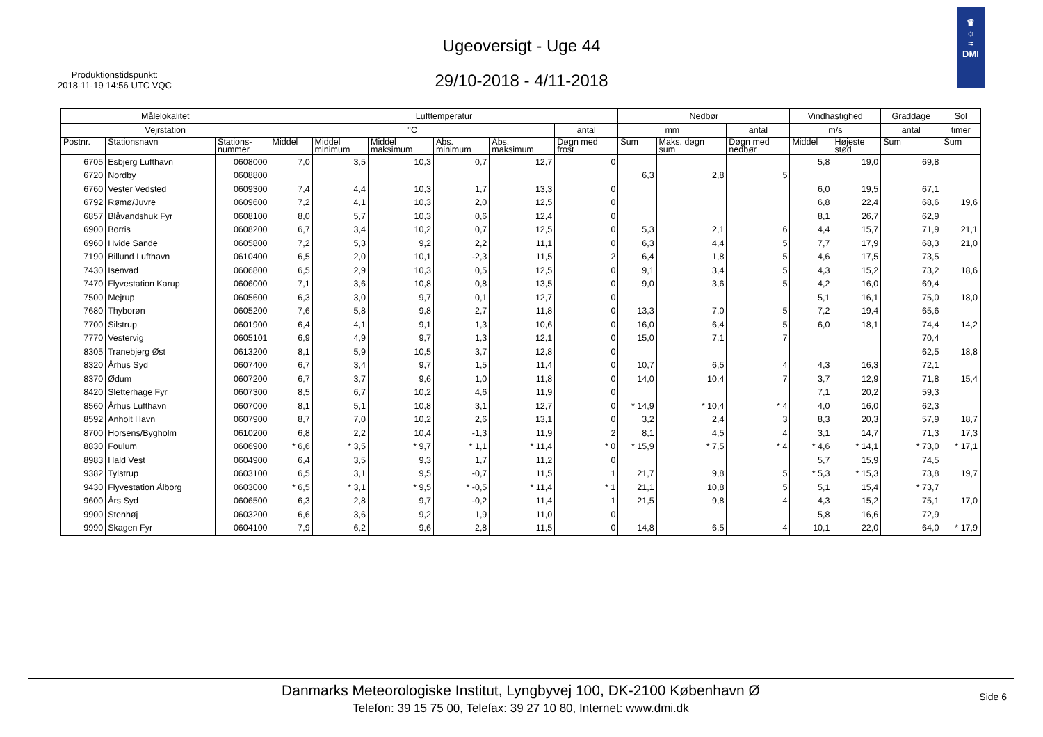Produktionstidspunkt:
2018-11-19 14:56 UTC VQC
Ugeoversigt - Uge 44
29/10-2018 - 4/11-2018
♛
☼
≈
DMI
| Målelokalitet | | | Lufttemperatur | | | | | | Nedbør | | | Vindhastighed | | Graddage | Sol |
| --- | --- | --- | --- | --- | --- | --- | --- | --- | --- | --- | --- | --- | --- | --- | --- |
| Vejrstation | | | °C | | | | | antal | mm | | antal | m/s | | antal | timer |
| Postnr. | Stationsnavn | Stations- nummer | Middel | Middel minimum | Middel maksimum | Abs. minimum | Abs. maksimum | Døgn med frost | Sum | Maks. døgn sum | Døgn med nedbør | Middel | Højeste stød | Sum | Sum |
| 6705 | Esbjerg Lufthavn | 0608000 | 7,0 | 3,5 | 10,3 | 0,7 | 12,7 | 0 | | | | 5,8 | 19,0 | 69,8 | |
| 6720 | Nordby | 0608800 | | | | | | | 6,3 | 2,8 | 5 | | | | |
| 6760 | Vester Vedsted | 0609300 | 7,4 | 4,4 | 10,3 | 1,7 | 13,3 | 0 | | | | 6,0 | 19,5 | 67,1 | |
| 6792 | Rømø/Juvre | 0609600 | 7,2 | 4,1 | 10,3 | 2,0 | 12,5 | 0 | | | | 6,8 | 22,4 | 68,6 | 19,6 |
| 6857 | Blåvandshuk Fyr | 0608100 | 8,0 | 5,7 | 10,3 | 0,6 | 12,4 | 0 | | | | 8,1 | 26,7 | 62,9 | |
| 6900 | Borris | 0608200 | 6,7 | 3,4 | 10,2 | 0,7 | 12,5 | 0 | 5,3 | 2,1 | 6 | 4,4 | 15,7 | 71,9 | 21,1 |
| 6960 | Hvide Sande | 0605800 | 7,2 | 5,3 | 9,2 | 2,2 | 11,1 | 0 | 6,3 | 4,4 | 5 | 7,7 | 17,9 | 68,3 | 21,0 |
| 7190 | Billund Lufthavn | 0610400 | 6,5 | 2,0 | 10,1 | -2,3 | 11,5 | 2 | 6,4 | 1,8 | 5 | 4,6 | 17,5 | 73,5 | |
| 7430 | Isenvad | 0606800 | 6,5 | 2,9 | 10,3 | 0,5 | 12,5 | 0 | 9,1 | 3,4 | 5 | 4,3 | 15,2 | 73,2 | 18,6 |
| 7470 | Flyvestation Karup | 0606000 | 7,1 | 3,6 | 10,8 | 0,8 | 13,5 | 0 | 9,0 | 3,6 | 5 | 4,2 | 16,0 | 69,4 | |
| 7500 | Mejrup | 0605600 | 6,3 | 3,0 | 9,7 | 0,1 | 12,7 | 0 | | | | 5,1 | 16,1 | 75,0 | 18,0 |
| 7680 | Thyborøn | 0605200 | 7,6 | 5,8 | 9,8 | 2,7 | 11,8 | 0 | 13,3 | 7,0 | 5 | 7,2 | 19,4 | 65,6 | |
| 7700 | Silstrup | 0601900 | 6,4 | 4,1 | 9,1 | 1,3 | 10,6 | 0 | 16,0 | 6,4 | 5 | 6,0 | 18,1 | 74,4 | 14,2 |
| 7770 | Vestervig | 0605101 | 6,9 | 4,9 | 9,7 | 1,3 | 12,1 | 0 | 15,0 | 7,1 | 7 | | | 70,4 | |
| 8305 | Tranebjerg Øst | 0613200 | 8,1 | 5,9 | 10,5 | 3,7 | 12,8 | 0 | | | | | | 62,5 | 18,8 |
| 8320 | Århus Syd | 0607400 | 6,7 | 3,4 | 9,7 | 1,5 | 11,4 | 0 | 10,7 | 6,5 | 4 | 4,3 | 16,3 | 72,1 | |
| 8370 | Ødum | 0607200 | 6,7 | 3,7 | 9,6 | 1,0 | 11,8 | 0 | 14,0 | 10,4 | 7 | 3,7 | 12,9 | 71,8 | 15,4 |
| 8420 | Sletterhage Fyr | 0607300 | 8,5 | 6,7 | 10,2 | 4,6 | 11,9 | 0 | | | | 7,1 | 20,2 | 59,3 | |
| 8560 | Århus Lufthavn | 0607000 | 8,1 | 5,1 | 10,8 | 3,1 | 12,7 | 0 | * 14,9 | * 10,4 | * 4 | 4,0 | 16,0 | 62,3 | |
| 8592 | Anholt Havn | 0607900 | 8,7 | 7,0 | 10,2 | 2,6 | 13,1 | 0 | 3,2 | 2,4 | 3 | 8,3 | 20,3 | 57,9 | 18,7 |
| 8700 | Horsens/Bygholm | 0610200 | 6,8 | 2,2 | 10,4 | -1,3 | 11,9 | 2 | 8,1 | 4,5 | 4 | 3,1 | 14,7 | 71,3 | 17,3 |
| 8830 | Foulum | 0606900 | * 6,6 | * 3,5 | * 9,7 | * 1,1 | * 11,4 | * 0 | * 15,9 | * 7,5 | * 4 | * 4,6 | * 14,1 | * 73,0 | * 17,1 |
| 8983 | Hald Vest | 0604900 | 6,4 | 3,5 | 9,3 | 1,7 | 11,2 | 0 | | | | 5,7 | 15,9 | 74,5 | |
| 9382 | Tylstrup | 0603100 | 6,5 | 3,1 | 9,5 | -0,7 | 11,5 | 1 | 21,7 | 9,8 | 5 | * 5,3 | * 15,3 | 73,8 | 19,7 |
| 9430 | Flyvestation Ålborg | 0603000 | * 6,5 | * 3,1 | * 9,5 | * -0,5 | * 11,4 | * 1 | 21,1 | 10,8 | 5 | 5,1 | 15,4 | * 73,7 | |
| 9600 | Års Syd | 0606500 | 6,3 | 2,8 | 9,7 | -0,2 | 11,4 | 1 | 21,5 | 9,8 | 4 | 4,3 | 15,2 | 75,1 | 17,0 |
| 9900 | Stenhøj | 0603200 | 6,6 | 3,6 | 9,2 | 1,9 | 11,0 | 0 | | | | 5,8 | 16,6 | 72,9 | |
| 9990 | Skagen Fyr | 0604100 | 7,9 | 6,2 | 9,6 | 2,8 | 11,5 | 0 | 14,8 | 6,5 | 4 | 10,1 | 22,0 | 64,0 | * 17,9 |
Danmarks Meteorologiske Institut, Lyngbyvej 100, DK-2100 København Ø
Telefon: 39 15 75 00, Telefax: 39 27 10 80, Internet: www.dmi.dk
Side 6